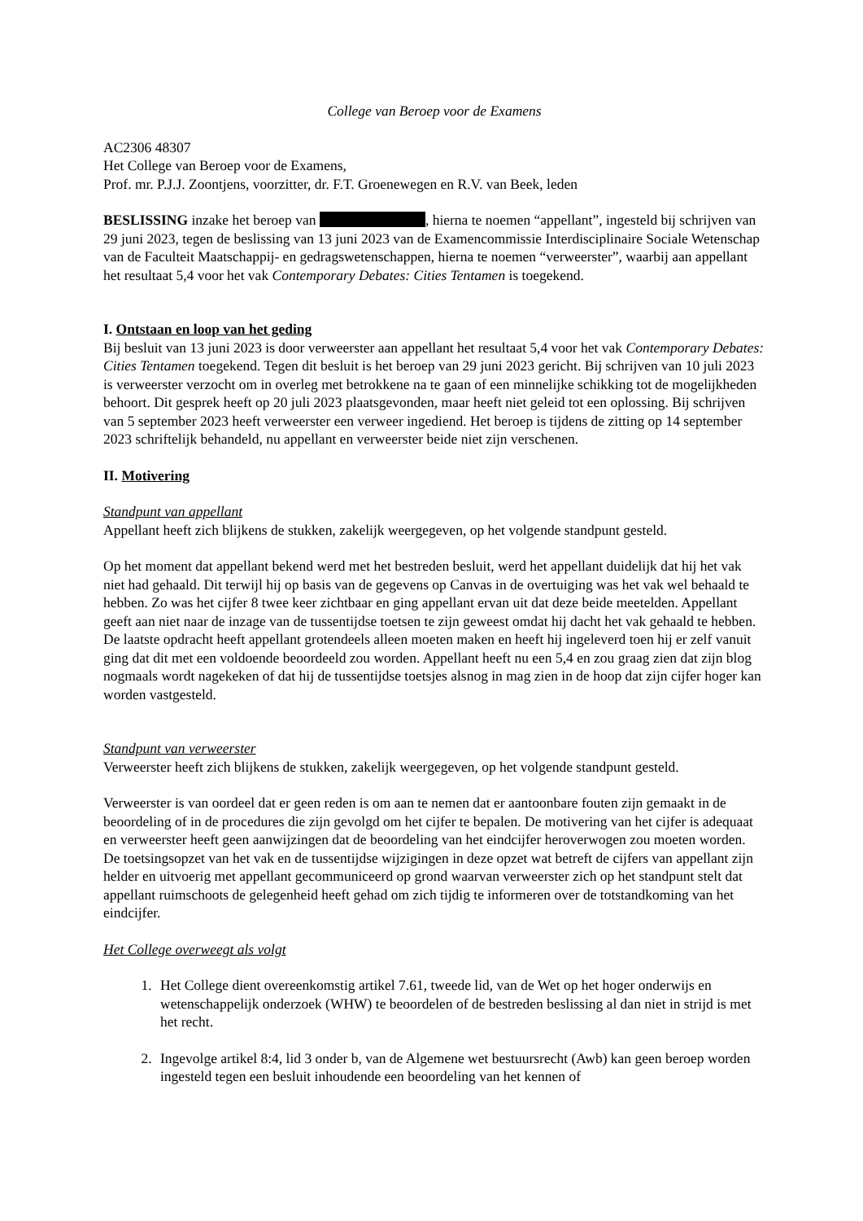College van Beroep voor de Examens
AC2306 48307
Het College van Beroep voor de Examens,
Prof. mr. P.J.J. Zoontjens, voorzitter, dr. F.T. Groenewegen en R.V. van Beek, leden
BESLISSING inzake het beroep van , hierna te noemen “appellant”, ingesteld bij schrijven van 29 juni 2023, tegen de beslissing van 13 juni 2023 van de Examencommissie Interdisciplinaire Sociale Wetenschap van de Faculteit Maatschappij- en gedragswetenschappen, hierna te noemen “verweerster”, waarbij aan appellant het resultaat 5,4 voor het vak Contemporary Debates: Cities Tentamen is toegekend.
I. Ontstaan en loop van het geding
Bij besluit van 13 juni 2023 is door verweerster aan appellant het resultaat 5,4 voor het vak Contemporary Debates: Cities Tentamen toegekend. Tegen dit besluit is het beroep van 29 juni 2023 gericht. Bij schrijven van 10 juli 2023 is verweerster verzocht om in overleg met betrokkene na te gaan of een minnelijke schikking tot de mogelijkheden behoort. Dit gesprek heeft op 20 juli 2023 plaatsgevonden, maar heeft niet geleid tot een oplossing. Bij schrijven van 5 september 2023 heeft verweerster een verweer ingediend. Het beroep is tijdens de zitting op 14 september 2023 schriftelijk behandeld, nu appellant en verweerster beide niet zijn verschenen.
II. Motivering
Standpunt van appellant
Appellant heeft zich blijkens de stukken, zakelijk weergegeven, op het volgende standpunt gesteld.
Op het moment dat appellant bekend werd met het bestreden besluit, werd het appellant duidelijk dat hij het vak niet had gehaald. Dit terwijl hij op basis van de gegevens op Canvas in de overtuiging was het vak wel behaald te hebben. Zo was het cijfer 8 twee keer zichtbaar en ging appellant ervan uit dat deze beide meetelden. Appellant geeft aan niet naar de inzage van de tussentijdse toetsen te zijn geweest omdat hij dacht het vak gehaald te hebben. De laatste opdracht heeft appellant grotendeels alleen moeten maken en heeft hij ingeleverd toen hij er zelf vanuit ging dat dit met een voldoende beoordeeld zou worden. Appellant heeft nu een 5,4 en zou graag zien dat zijn blog nogmaals wordt nagekeken of dat hij de tussentijdse toetsjes alsnog in mag zien in de hoop dat zijn cijfer hoger kan worden vastgesteld.
Standpunt van verweerster
Verweerster heeft zich blijkens de stukken, zakelijk weergegeven, op het volgende standpunt gesteld.
Verweerster is van oordeel dat er geen reden is om aan te nemen dat er aantoonbare fouten zijn gemaakt in de beoordeling of in de procedures die zijn gevolgd om het cijfer te bepalen. De motivering van het cijfer is adequaat en verweerster heeft geen aanwijzingen dat de beoordeling van het eindcijfer heroverwogen zou moeten worden. De toetsingsopzet van het vak en de tussentijdse wijzigingen in deze opzet wat betreft de cijfers van appellant zijn helder en uitvoerig met appellant gecommuniceerd op grond waarvan verweerster zich op het standpunt stelt dat appellant ruimschoots de gelegenheid heeft gehad om zich tijdig te informeren over de totstandkoming van het eindcijfer.
Het College overweegt als volgt
1. Het College dient overeenkomstig artikel 7.61, tweede lid, van de Wet op het hoger onderwijs en wetenschappelijk onderzoek (WHW) te beoordelen of de bestreden beslissing al dan niet in strijd is met het recht.
2. Ingevolge artikel 8:4, lid 3 onder b, van de Algemene wet bestuursrecht (Awb) kan geen beroep worden ingesteld tegen een besluit inhoudende een beoordeling van het kennen of